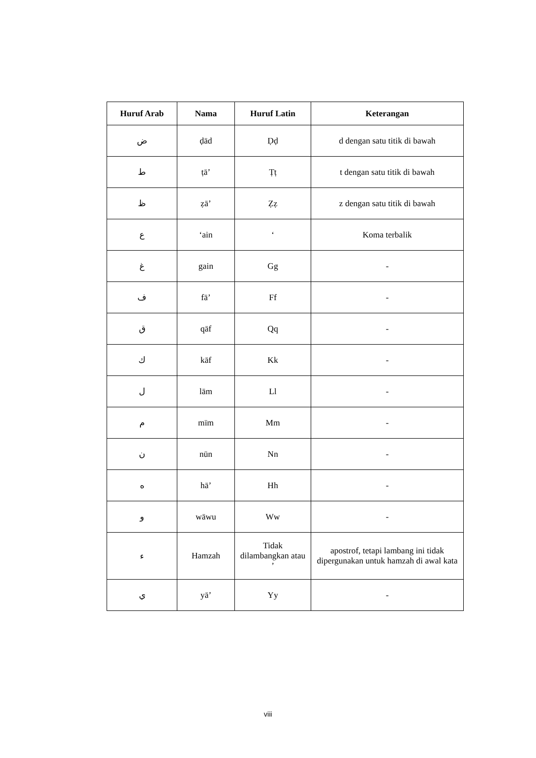| Huruf Arab | Nama | Huruf Latin | Keterangan |
| --- | --- | --- | --- |
| ض | ḍād | Ḍḍ | d dengan satu titik di bawah |
| ط | ṭā’ | Ṭṭ | t dengan satu titik di bawah |
| ظ | ẓā’ | Ẓẓ | z dengan satu titik di bawah |
| ع | ‘ain | ‘ | Koma terbalik |
| غ | gain | Gg | - |
| ف | fā’ | Ff | - |
| ق | qāf | Qq | - |
| ك | kāf | Kk | - |
| ل | lām | Ll | - |
| م | mīm | Mm | - |
| ن | nūn | Nn | - |
| ه | hā’ | Hh | - |
| و | wāwu | Ww | - |
| ء | Hamzah | Tidak dilambangkan atau ’ | apostrof, tetapi lambang ini tidak dipergunakan untuk hamzah di awal kata |
| ي | yā’ | Yy | - |
viii